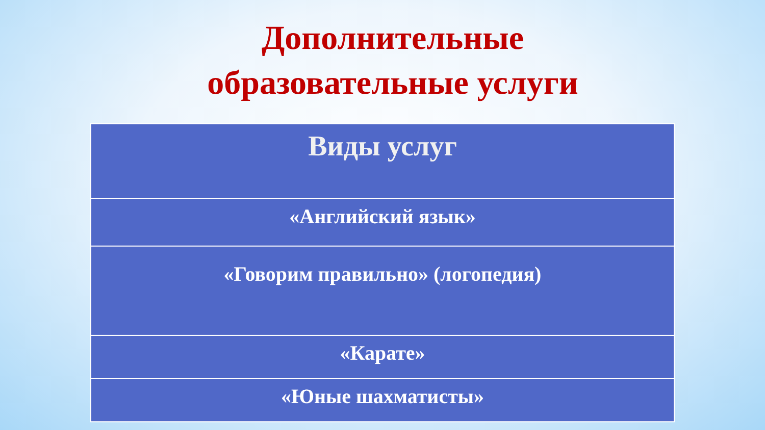Дополнительные
образовательные услуги
| Виды услуг |
| --- |
| «Английский язык» |
| «Говорим правильно» (логопедия) |
| «Карате» |
| «Юные шахматисты» |